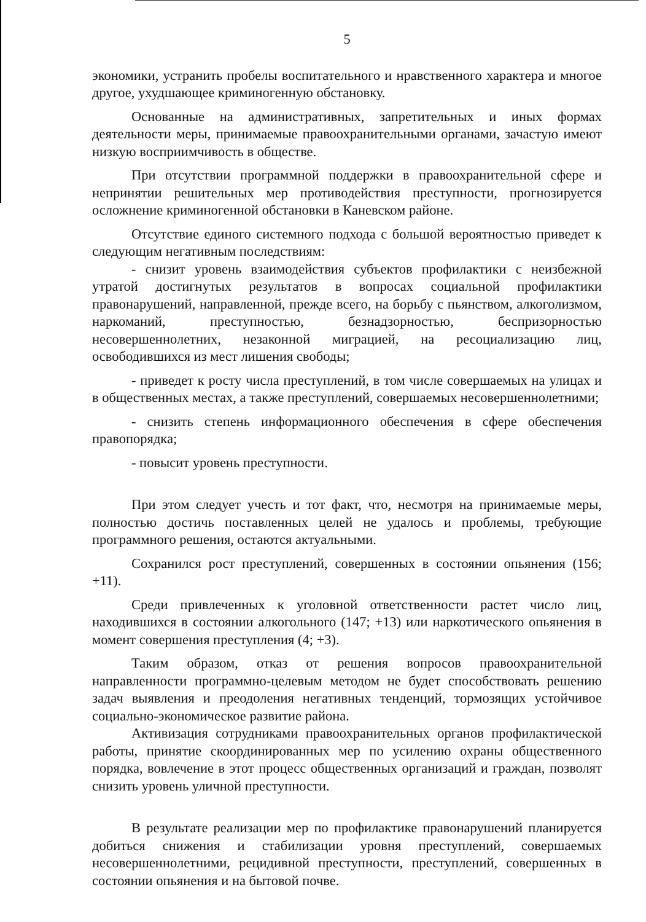5
экономики, устранить пробелы воспитательного и нравственного характера и многое другое, ухудшающее криминогенную обстановку.
Основанные на административных, запретительных и иных формах деятельности меры, принимаемые правоохранительными органами, зачастую имеют низкую восприимчивость в обществе.
При отсутствии программной поддержки в правоохранительной сфере и непринятии решительных мер противодействия преступности, прогнозируется осложнение криминогенной обстановки в Каневском районе.
Отсутствие единого системного подхода с большой вероятностью приведет к следующим негативным последствиям:
- снизит уровень взаимодействия субъектов профилактики с неизбежной утратой достигнутых результатов в вопросах социальной профилактики правонарушений, направленной, прежде всего, на борьбу с пьянством, алкоголизмом, наркоманий, преступностью, безнадзорностью, беспризорностью несовершеннолетних, незаконной миграцией, на ресоциализацию лиц, освободившихся из мест лишения свободы;
- приведет к росту числа преступлений, в том числе совершаемых на улицах и в общественных местах, а также преступлений, совершаемых несовершеннолетними;
- снизить степень информационного обеспечения в сфере обеспечения правопорядка;
- повысит уровень преступности.
При этом следует учесть и тот факт, что, несмотря на принимаемые меры, полностью достичь поставленных целей не удалось и проблемы, требующие программного решения, остаются актуальными.
Сохранился рост преступлений, совершенных в состоянии опьянения (156; +11).
Среди привлеченных к уголовной ответственности растет число лиц, находившихся в состоянии алкогольного (147; +13) или наркотического опьянения в момент совершения преступления (4; +3).
Таким образом, отказ от решения вопросов правоохранительной направленности программно-целевым методом не будет способствовать решению задач выявления и преодоления негативных тенденций, тормозящих устойчивое социально-экономическое развитие района.
Активизация сотрудниками правоохранительных органов профилактической работы, принятие скоординированных мер по усилению охраны общественного порядка, вовлечение в этот процесс общественных организаций и граждан, позволят снизить уровень уличной преступности.
В результате реализации мер по профилактике правонарушений планируется добиться снижения и стабилизации уровня преступлений, совершаемых несовершеннолетними, рецидивной преступности, преступлений, совершенных в состоянии опьянения и на бытовой почве.